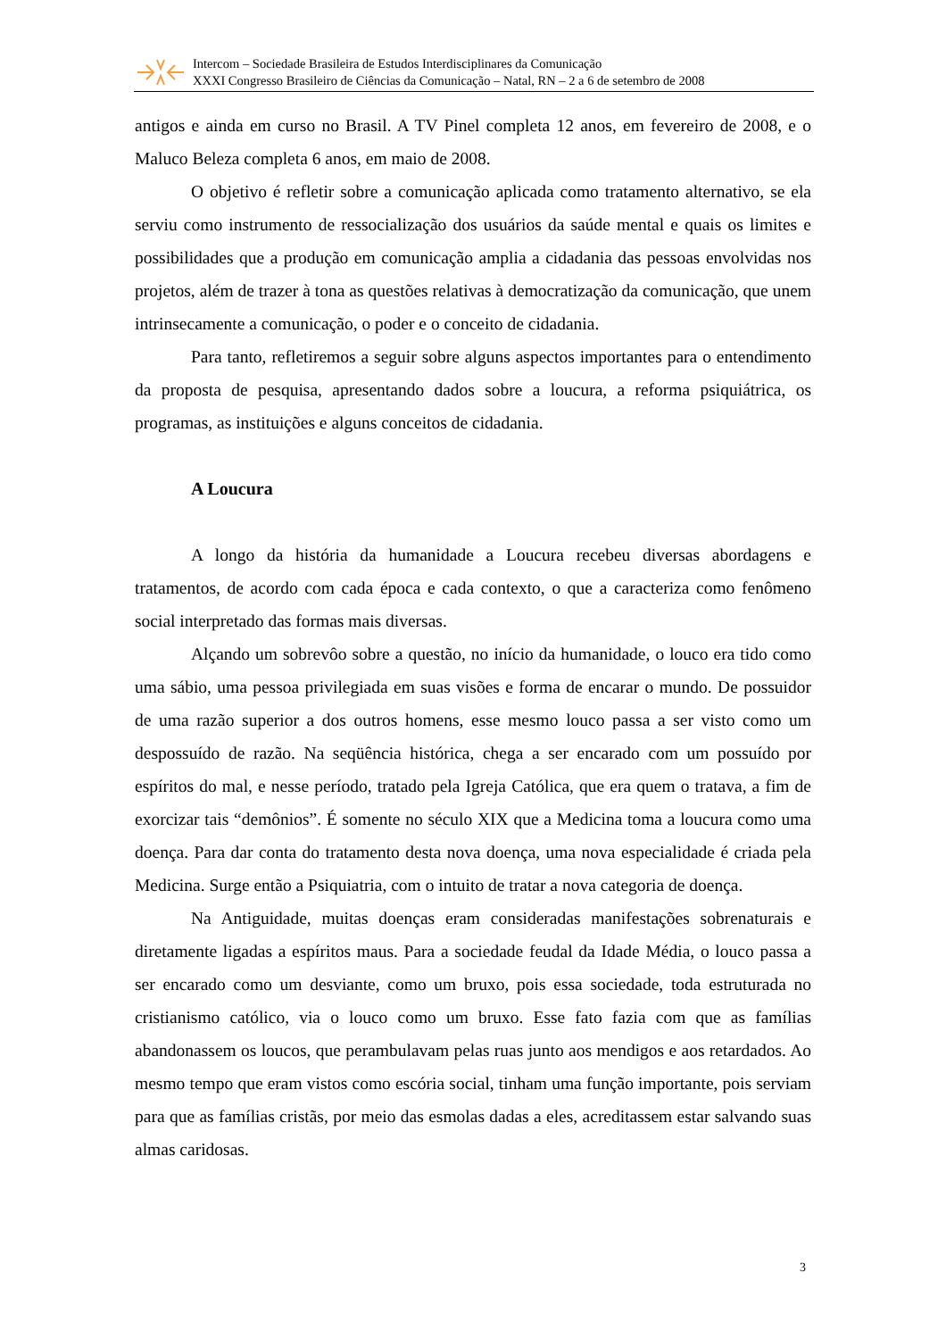Intercom – Sociedade Brasileira de Estudos Interdisciplinares da Comunicação
XXXI Congresso Brasileiro de Ciências da Comunicação – Natal, RN – 2 a 6 de setembro de 2008
antigos e ainda em curso no Brasil. A TV Pinel completa 12 anos, em fevereiro de 2008, e o Maluco Beleza completa 6 anos, em maio de 2008.
O objetivo é refletir sobre a comunicação aplicada como tratamento alternativo, se ela serviu como instrumento de ressocialização dos usuários da saúde mental e quais os limites e possibilidades que a produção em comunicação amplia a cidadania das pessoas envolvidas nos projetos, além de trazer à tona as questões relativas à democratização da comunicação, que unem intrinsecamente a comunicação, o poder e o conceito de cidadania.
Para tanto, refletiremos a seguir sobre alguns aspectos importantes para o entendimento da proposta de pesquisa, apresentando dados sobre a loucura, a reforma psiquiátrica, os programas, as instituições e alguns conceitos de cidadania.
A Loucura
A longo da história da humanidade a Loucura recebeu diversas abordagens e tratamentos, de acordo com cada época e cada contexto, o que a caracteriza como fenômeno social interpretado das formas mais diversas.
Alçando um sobrevôo sobre a questão, no início da humanidade, o louco era tido como uma sábio, uma pessoa privilegiada em suas visões e forma de encarar o mundo. De possuidor de uma razão superior a dos outros homens, esse mesmo louco passa a ser visto como um despossuído de razão. Na seqüência histórica, chega a ser encarado com um possuído por espíritos do mal, e nesse período, tratado pela Igreja Católica, que era quem o tratava, a fim de exorcizar tais “demônios”. É somente no século XIX que a Medicina toma a loucura como uma doença. Para dar conta do tratamento desta nova doença, uma nova especialidade é criada pela Medicina. Surge então a Psiquiatria, com o intuito de tratar a nova categoria de doença.
Na Antiguidade, muitas doenças eram consideradas manifestações sobrenaturais e diretamente ligadas a espíritos maus. Para a sociedade feudal da Idade Média, o louco passa a ser encarado como um desviante, como um bruxo, pois essa sociedade, toda estruturada no cristianismo católico, via o louco como um bruxo. Esse fato fazia com que as famílias abandonassem os loucos, que perambulavam pelas ruas junto aos mendigos e aos retardados. Ao mesmo tempo que eram vistos como escória social, tinham uma função importante, pois serviam para que as famílias cristãs, por meio das esmolas dadas a eles, acreditassem estar salvando suas almas caridosas.
3